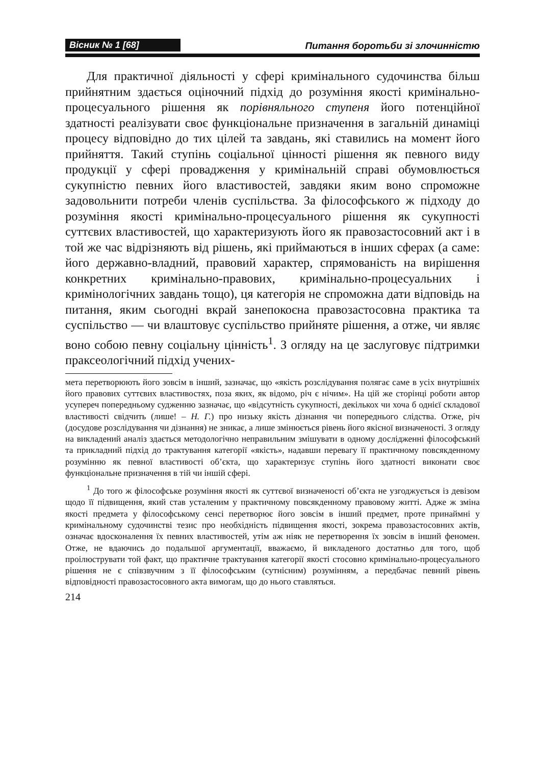Вісник № 1 [68]
Питання боротьби зі злочинністю
Для практичної діяльності у сфері кримінального судочинства більш прийнятним здається оціночний підхід до розуміння якості кримінально-процесуального рішення як порівняльного ступеня його потенційної здатності реалізувати своє функціональне призначення в загальній динаміці процесу відповідно до тих цілей та завдань, які ставились на момент його прийняття. Такий ступінь соціальної цінності рішення як певного виду продукції у сфері провадження у кримінальній справі обумовлюється сукупністю певних його властивостей, завдяки яким воно спроможне задовольнити потреби членів суспільства. За філософського ж підходу до розуміння якості кримінально-процесуального рішення як сукупності суттєвих властивостей, що характеризують його як правозастосовний акт і в той же час відрізняють від рішень, які приймаються в інших сферах (а саме: його державно-владний, правовий характер, спрямованість на вирішення конкретних кримінально-правових, кримінально-процесуальних і кримінологічних завдань тощо), ця категорія не спроможна дати відповідь на питання, яким сьогодні вкрай занепокоєна правозастосовна практика та суспільство — чи влаштовує суспільство прийняте рішення, а отже, чи являє воно собою певну соціальну цінність<sup>1</sup>. З огляду на це заслуговує підтримки праксеологічний підхід учених-
мета перетворюють його зовсім в інший, зазначає, що «якість розслідування полягає саме в усіх внутрішніх його правових суттєвих властивостях, поза яких, як відомо, річ є нічим». На цій же сторінці роботи автор усупереч попередньому судженню зазначає, що «відсутність сукупності, декількох чи хоча б однієї складової властивості свідчить (лише! – Н. Г.) про низьку якість дізнання чи попереднього слідства. Отже, річ (досудове розслідування чи дізнання) не зникає, а лише змінюється рівень його якісної визначеності. З огляду на викладений аналіз здається методологічно неправильним змішувати в одному дослідженні філософський та прикладний підхід до трактування категорії «якість», надавши перевагу її практичному повсякденному розумінню як певної властивості об’єкта, що характеризує ступінь його здатності виконати своє функціональне призначення в тій чи іншій сфері.
<sup>1</sup> До того ж філософське розуміння якості як суттєвої визначеності об’єкта не узгоджується із девізом щодо її підвищення, який став усталеним у практичному повсякденному правовому житті. Адже ж зміна якості предмета у філософському сенсі перетворює його зовсім в інший предмет, проте принаймні у кримінальному судочинстві тезис про необхідність підвищення якості, зокрема правозастосовних актів, означає вдосконалення їх певних властивостей, утім аж ніяк не перетворення їх зовсім в інший феномен. Отже, не вдаючись до подальшої аргументації, вважаємо, й викладеного достатньо для того, щоб проілюструвати той факт, що практичне трактування категорії якості стосовно кримінально-процесуального рішення не є співзвучним з її філософським (сутнісним) розумінням, а передбачає певний рівень відповідності правозастосовного акта вимогам, що до нього ставляться.
214